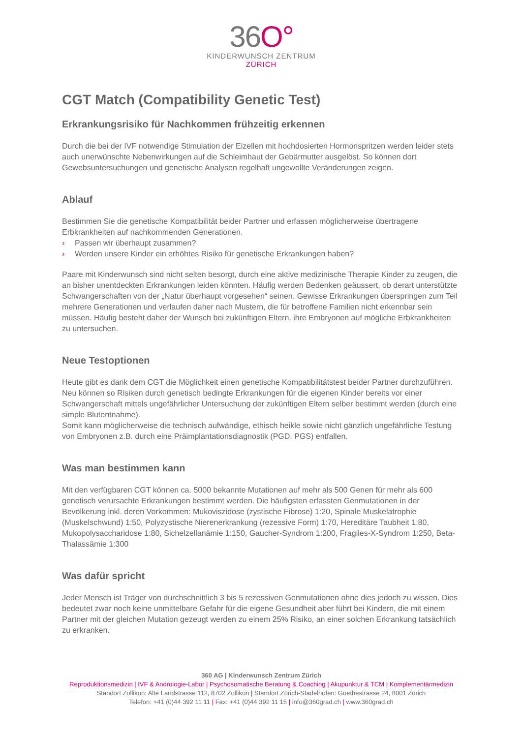36O°
KINDERWUNSCH ZENTRUM
ZÜRICH
CGT Match (Compatibility Genetic Test)
Erkrankungsrisiko für Nachkommen frühzeitig erkennen
Durch die bei der IVF notwendige Stimulation der Eizellen mit hochdosierten Hormonspritzen werden leider stets auch unerwünschte Nebenwirkungen auf die Schleimhaut der Gebärmutter ausgelöst. So können dort Gewebsuntersuchungen und genetische Analysen regelhaft ungewollte Veränderungen zeigen.
Ablauf
Bestimmen Sie die genetische Kompatibilität beider Partner und erfassen möglicherweise übertragene Erbkrankheiten auf nachkommenden Generationen.
› Passen wir überhaupt zusammen?
› Werden unsere Kinder ein erhöhtes Risiko für genetische Erkrankungen haben?
Paare mit Kinderwunsch sind nicht selten besorgt, durch eine aktive medizinische Therapie Kinder zu zeugen, die an bisher unentdeckten Erkrankungen leiden könnten. Häufig werden Bedenken geäussert, ob derart unterstützte Schwangerschaften von der „Natur überhaupt vorgesehen“ seinen. Gewisse Erkrankungen überspringen zum Teil mehrere Generationen und verlaufen daher nach Mustern, die für betroffene Familien nicht erkennbar sein müssen. Häufig besteht daher der Wunsch bei zukünftigen Eltern, ihre Embryonen auf mögliche Erbkrankheiten zu untersuchen.
Neue Testoptionen
Heute gibt es dank dem CGT die Möglichkeit einen genetische Kompatibilitätstest beider Partner durchzuführen. Neu können so Risiken durch genetisch bedingte Erkrankungen für die eigenen Kinder bereits vor einer Schwangerschaft mittels ungefährlicher Untersuchung der zukünftigen Eltern selber bestimmt werden (durch eine simple Blutentnahme).
Somit kann möglicherweise die technisch aufwändige, ethisch heikle sowie nicht gänzlich ungefährliche Testung von Embryonen z.B. durch eine Präimplantationsdiagnostik (PGD, PGS) entfallen.
Was man bestimmen kann
Mit den verfügbaren CGT können ca. 5000 bekannte Mutationen auf mehr als 500 Genen für mehr als 600 genetisch verursachte Erkrankungen bestimmt werden. Die häufigsten erfassten Genmutationen in der Bevölkerung inkl. deren Vorkommen: Mukoviszidose (zystische Fibrose) 1:20, Spinale Muskelatrophie (Muskelschwund) 1:50, Polyzystische Nierenerkrankung (rezessive Form) 1:70, Hereditäre Taubheit 1:80, Mukopolysaccharidose 1:80, Sichelzellanämie 1:150, Gaucher-Syndrom 1:200, Fragiles-X-Syndrom 1:250, Beta-Thalassämie 1:300
Was dafür spricht
Jeder Mensch ist Träger von durchschnittlich 3 bis 5 rezessiven Genmutationen ohne dies jedoch zu wissen. Dies bedeutet zwar noch keine unmittelbare Gefahr für die eigene Gesundheit aber führt bei Kindern, die mit einem Partner mit der gleichen Mutation gezeugt werden zu einem 25% Risiko, an einer solchen Erkrankung tatsächlich zu erkranken.
360 AG | Kinderwunsch Zentrum Zürich
Reproduktionsmedizin | IVF & Andrologie-Labor | Psychosomatische Beratung & Coaching | Akupunktur & TCM | Komplementärmedizin
Standort Zollikon: Alte Landstrasse 112, 8702 Zollikon | Standort Zürich-Stadelhofen: Goethestrasse 24, 8001 Zürich
Telefon: +41 (0)44 392 11 11 | Fax: +41 (0)44 392 11 15 | info@360grad.ch | www.360grad.ch